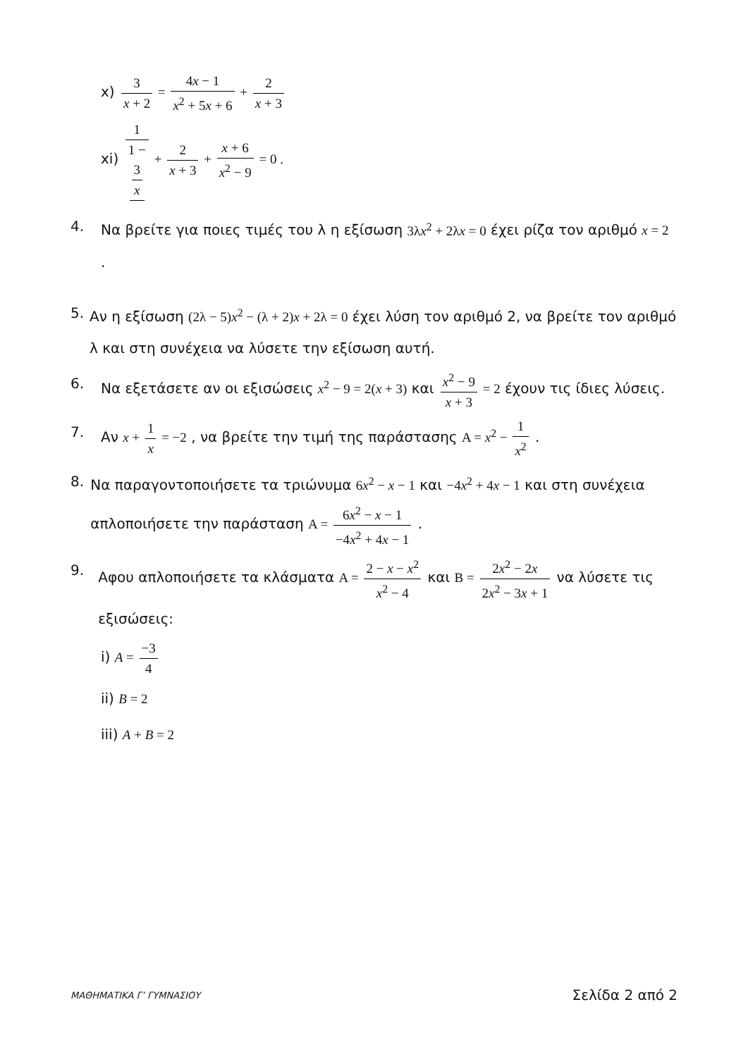x) 3 x + 2 = 4x − 1 x<sup>2</sup> + 5x + 6 + 2 x + 3
xi) 1 1 −
3
x + 2 x + 3 + x + 6 x<sup>2</sup> − 9 = 0 .
4. Να βρείτε για ποιες τιμές του λ η εξίσωση 3λx<sup>2</sup> + 2λx = 0 έχει ρίζα τον αριθμό x = 2 .
5. Αν η εξίσωση (2λ − 5)x<sup>2</sup> − (λ + 2)x + 2λ = 0 έχει λύση τον αριθμό 2, να βρείτε τον αριθμό λ και στη συνέχεια να λύσετε την εξίσωση αυτή.
6. Να εξετάσετε αν οι εξισώσεις x<sup>2</sup> − 9 = 2(x + 3) και x<sup>2</sup> − 9 x + 3 = 2 έχουν τις ίδιες λύσεις.
7. Αν x + 1 x = −2 , να βρείτε την τιμή της παράστασης Α = x<sup>2</sup> − 1 x<sup>2</sup> .
8. Να παραγοντοποιήσετε τα τριώνυμα 6x<sup>2</sup> − x − 1 και −4x<sup>2</sup> + 4x − 1 και στη συνέχεια απλοποιήσετε την παράσταση Α = 6x<sup>2</sup> − x − 1 −4x<sup>2</sup> + 4x − 1 .
9. Αφου απλοποιήσετε τα κλάσματα Α = 2 − x − x<sup>2</sup> x<sup>2</sup> − 4 και Β = 2x<sup>2</sup> − 2x 2x<sup>2</sup> − 3x + 1 να λύσετε τις εξισώσεις:
i) A = −3 4
ii) B = 2
iii) A + B = 2
ΜΑΘΗΜΑΤΙΚΑ Γ’ ΓΥΜΝΑΣΙΟΥ Σελίδα 2 από 2